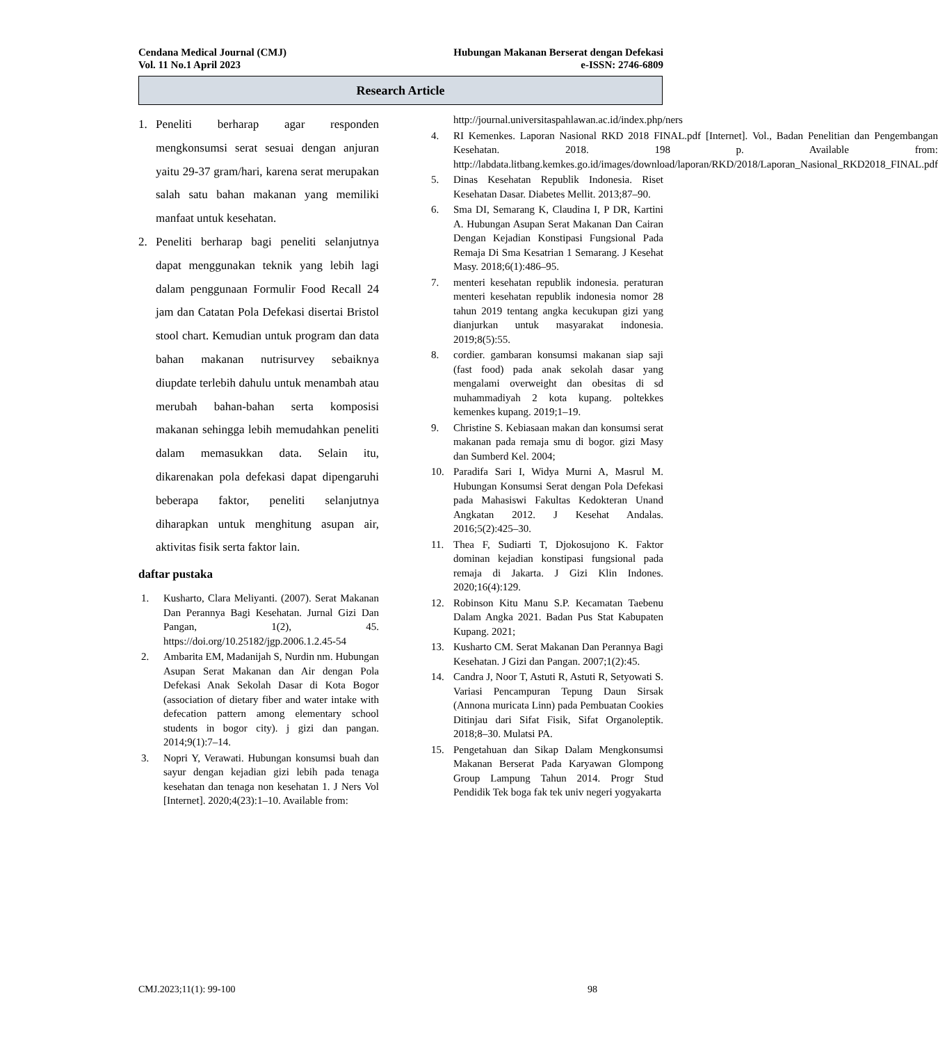Cendana Medical Journal (CMJ)
Vol. 11 No.1 April 2023
Hubungan Makanan Berserat dengan Defekasi
e-ISSN: 2746-6809
Research Article
1. Peneliti berharap agar responden mengkonsumsi serat sesuai dengan anjuran yaitu 29-37 gram/hari, karena serat merupakan salah satu bahan makanan yang memiliki manfaat untuk kesehatan.
2. Peneliti berharap bagi peneliti selanjutnya dapat menggunakan teknik yang lebih lagi dalam penggunaan Formulir Food Recall 24 jam dan Catatan Pola Defekasi disertai Bristol stool chart. Kemudian untuk program dan data bahan makanan nutrisurvey sebaiknya diupdate terlebih dahulu untuk menambah atau merubah bahan-bahan serta komposisi makanan sehingga lebih memudahkan peneliti dalam memasukkan data. Selain itu, dikarenakan pola defekasi dapat dipengaruhi beberapa faktor, peneliti selanjutnya diharapkan untuk menghitung asupan air, aktivitas fisik serta faktor lain.
daftar pustaka
1. Kusharto, Clara Meliyanti. (2007). Serat Makanan Dan Perannya Bagi Kesehatan. Jurnal Gizi Dan Pangan, 1(2), 45. https://doi.org/10.25182/jgp.2006.1.2.45-54
2. Ambarita EM, Madanijah S, Nurdin nm. Hubungan Asupan Serat Makanan dan Air dengan Pola Defekasi Anak Sekolah Dasar di Kota Bogor (association of dietary fiber and water intake with defecation pattern among elementary school students in bogor city). j gizi dan pangan. 2014;9(1):7–14.
3. Nopri Y, Verawati. Hubungan konsumsi buah dan sayur dengan kejadian gizi lebih pada tenaga kesehatan dan tenaga non kesehatan 1. J Ners Vol [Internet]. 2020;4(23):1–10. Available from:
http://journal.universitaspahlawan.ac.id/index.php/ners
4. RI Kemenkes. Laporan Nasional RKD 2018 FINAL.pdf [Internet]. Vol., Badan Penelitian dan Pengembangan Kesehatan. 2018. 198 p. Available from: http://labdata.litbang.kemkes.go.id/images/download/laporan/RKD/2018/Laporan_Nasional_RKD2018_FINAL.pdf
5. Dinas Kesehatan Republik Indonesia. Riset Kesehatan Dasar. Diabetes Mellit. 2013;87–90.
6. Sma DI, Semarang K, Claudina I, P DR, Kartini A. Hubungan Asupan Serat Makanan Dan Cairan Dengan Kejadian Konstipasi Fungsional Pada Remaja Di Sma Kesatrian 1 Semarang. J Kesehat Masy. 2018;6(1):486–95.
7. menteri kesehatan republik indonesia. peraturan menteri kesehatan republik indonesia nomor 28 tahun 2019 tentang angka kecukupan gizi yang dianjurkan untuk masyarakat indonesia. 2019;8(5):55.
8. cordier. gambaran konsumsi makanan siap saji (fast food) pada anak sekolah dasar yang mengalami overweight dan obesitas di sd muhammadiyah 2 kota kupang. poltekkes kemenkes kupang. 2019;1–19.
9. Christine S. Kebiasaan makan dan konsumsi serat makanan pada remaja smu di bogor. gizi Masy dan Sumberd Kel. 2004;
10. Paradifa Sari I, Widya Murni A, Masrul M. Hubungan Konsumsi Serat dengan Pola Defekasi pada Mahasiswi Fakultas Kedokteran Unand Angkatan 2012. J Kesehat Andalas. 2016;5(2):425–30.
11. Thea F, Sudiarti T, Djokosujono K. Faktor dominan kejadian konstipasi fungsional pada remaja di Jakarta. J Gizi Klin Indones. 2020;16(4):129.
12. Robinson Kitu Manu S.P. Kecamatan Taebenu Dalam Angka 2021. Badan Pus Stat Kabupaten Kupang. 2021;
13. Kusharto CM. Serat Makanan Dan Perannya Bagi Kesehatan. J Gizi dan Pangan. 2007;1(2):45.
14. Candra J, Noor T, Astuti R, Astuti R, Setyowati S. Variasi Pencampuran Tepung Daun Sirsak (Annona muricata Linn) pada Pembuatan Cookies Ditinjau dari Sifat Fisik, Sifat Organoleptik. 2018;8–30. Mulatsi PA.
15. Pengetahuan dan Sikap Dalam Mengkonsumsi Makanan Berserat Pada Karyawan Glompong Group Lampung Tahun 2014. Progr Stud Pendidik Tek boga fak tek univ negeri yogyakarta
CMJ.2023;11(1): 99-100 98